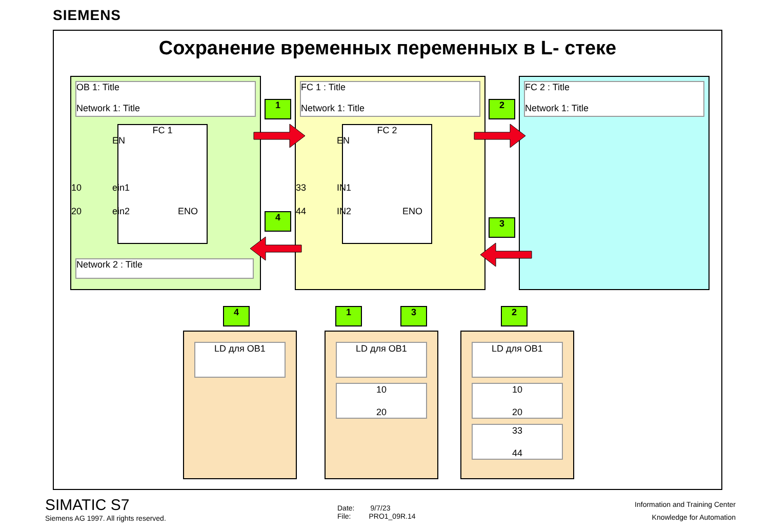SIEMENS
Сохранение временных переменных в L- стеке
OB 1: Title
Network 1: Title
FC 1
EN
10 ein1
20 ein2 ENO
Network 2 : Title
FC 1 : Title
Network 1: Title
FC 2
EN
33 IN1
44 IN2 ENO
FC 2 : Title
Network 1: Title
1 2
3
4
4 1 3 2
LD для OB1
LD для OB1
10
20
LD для OB1
10
20
33
44
SIMATIC S7
Siemens AG 1997. All rights reserved.
Date: 9/7/23
File: PRO1_09R.14
Information and Training Center
Knowledge for Automation